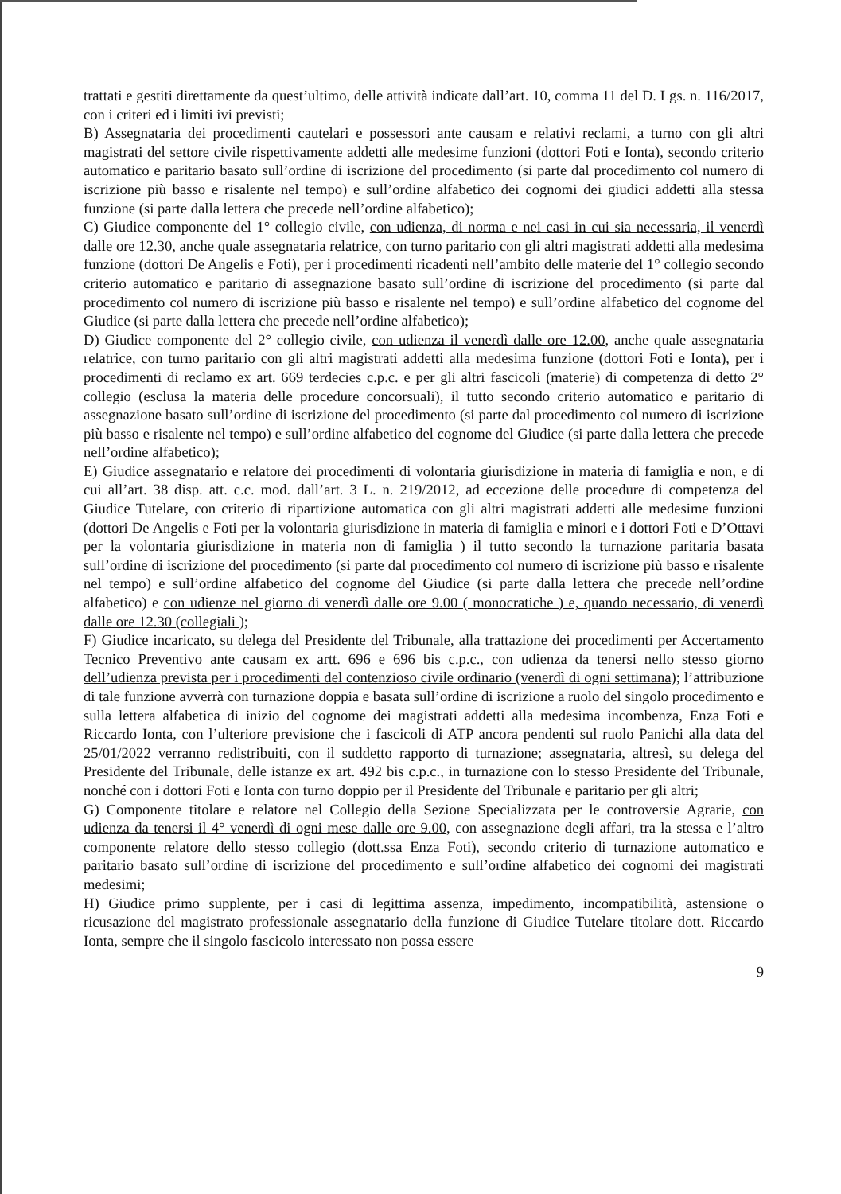trattati e gestiti direttamente da quest’ultimo, delle attività indicate dall’art. 10, comma 11 del D. Lgs. n. 116/2017, con i criteri ed i limiti ivi previsti;
B) Assegnataria dei procedimenti cautelari e possessori ante causam e relativi reclami, a turno con gli altri magistrati del settore civile rispettivamente addetti alle medesime funzioni (dottori Foti e Ionta), secondo criterio automatico e paritario basato sull’ordine di iscrizione del procedimento (si parte dal procedimento col numero di iscrizione più basso e risalente nel tempo) e sull’ordine alfabetico dei cognomi dei giudici addetti alla stessa funzione (si parte dalla lettera che precede nell’ordine alfabetico);
C) Giudice componente del 1° collegio civile, con udienza, di norma e nei casi in cui sia necessaria, il venerdì dalle ore 12.30, anche quale assegnataria relatrice, con turno paritario con gli altri magistrati addetti alla medesima funzione (dottori De Angelis e Foti), per i procedimenti ricadenti nell’ambito delle materie del 1° collegio secondo criterio automatico e paritario di assegnazione basato sull’ordine di iscrizione del procedimento (si parte dal procedimento col numero di iscrizione più basso e risalente nel tempo) e sull’ordine alfabetico del cognome del Giudice (si parte dalla lettera che precede nell’ordine alfabetico);
D) Giudice componente del 2° collegio civile, con udienza il venerdì dalle ore 12.00, anche quale assegnataria relatrice, con turno paritario con gli altri magistrati addetti alla medesima funzione (dottori Foti e Ionta), per i procedimenti di reclamo ex art. 669 terdecies c.p.c. e per gli altri fascicoli (materie) di competenza di detto 2° collegio (esclusa la materia delle procedure concorsuali), il tutto secondo criterio automatico e paritario di assegnazione basato sull’ordine di iscrizione del procedimento (si parte dal procedimento col numero di iscrizione più basso e risalente nel tempo) e sull’ordine alfabetico del cognome del Giudice (si parte dalla lettera che precede nell’ordine alfabetico);
E) Giudice assegnatario e relatore dei procedimenti di volontaria giurisdizione in materia di famiglia e non, e di cui all’art. 38 disp. att. c.c. mod. dall’art. 3 L. n. 219/2012, ad eccezione delle procedure di competenza del Giudice Tutelare, con criterio di ripartizione automatica con gli altri magistrati addetti alle medesime funzioni (dottori De Angelis e Foti per la volontaria giurisdizione in materia di famiglia e minori e i dottori Foti e D’Ottavi per la volontaria giurisdizione in materia non di famiglia ) il tutto secondo la turnazione paritaria basata sull’ordine di iscrizione del procedimento (si parte dal procedimento col numero di iscrizione più basso e risalente nel tempo) e sull’ordine alfabetico del cognome del Giudice (si parte dalla lettera che precede nell’ordine alfabetico) e con udienze nel giorno di venerdì dalle ore 9.00 ( monocratiche ) e, quando necessario, di venerdì dalle ore 12.30 (collegiali );
F) Giudice incaricato, su delega del Presidente del Tribunale, alla trattazione dei procedimenti per Accertamento Tecnico Preventivo ante causam ex artt. 696 e 696 bis c.p.c., con udienza da tenersi nello stesso giorno dell’udienza prevista per i procedimenti del contenzioso civile ordinario (venerdì di ogni settimana); l’attribuzione di tale funzione avverrà con turnazione doppia e basata sull’ordine di iscrizione a ruolo del singolo procedimento e sulla lettera alfabetica di inizio del cognome dei magistrati addetti alla medesima incombenza, Enza Foti e Riccardo Ionta, con l’ulteriore previsione che i fascicoli di ATP ancora pendenti sul ruolo Panichi alla data del 25/01/2022 verranno redistribuiti, con il suddetto rapporto di turnazione; assegnataria, altresì, su delega del Presidente del Tribunale, delle istanze ex art. 492 bis c.p.c., in turnazione con lo stesso Presidente del Tribunale, nonché con i dottori Foti e Ionta con turno doppio per il Presidente del Tribunale e paritario per gli altri;
G) Componente titolare e relatore nel Collegio della Sezione Specializzata per le controversie Agrarie, con udienza da tenersi il 4° venerdì di ogni mese dalle ore 9.00, con assegnazione degli affari, tra la stessa e l’altro componente relatore dello stesso collegio (dott.ssa Enza Foti), secondo criterio di turnazione automatico e paritario basato sull’ordine di iscrizione del procedimento e sull’ordine alfabetico dei cognomi dei magistrati medesimi;
H) Giudice primo supplente, per i casi di legittima assenza, impedimento, incompatibilità, astensione o ricusazione del magistrato professionale assegnatario della funzione di Giudice Tutelare titolare dott. Riccardo Ionta, sempre che il singolo fascicolo interessato non possa essere
9